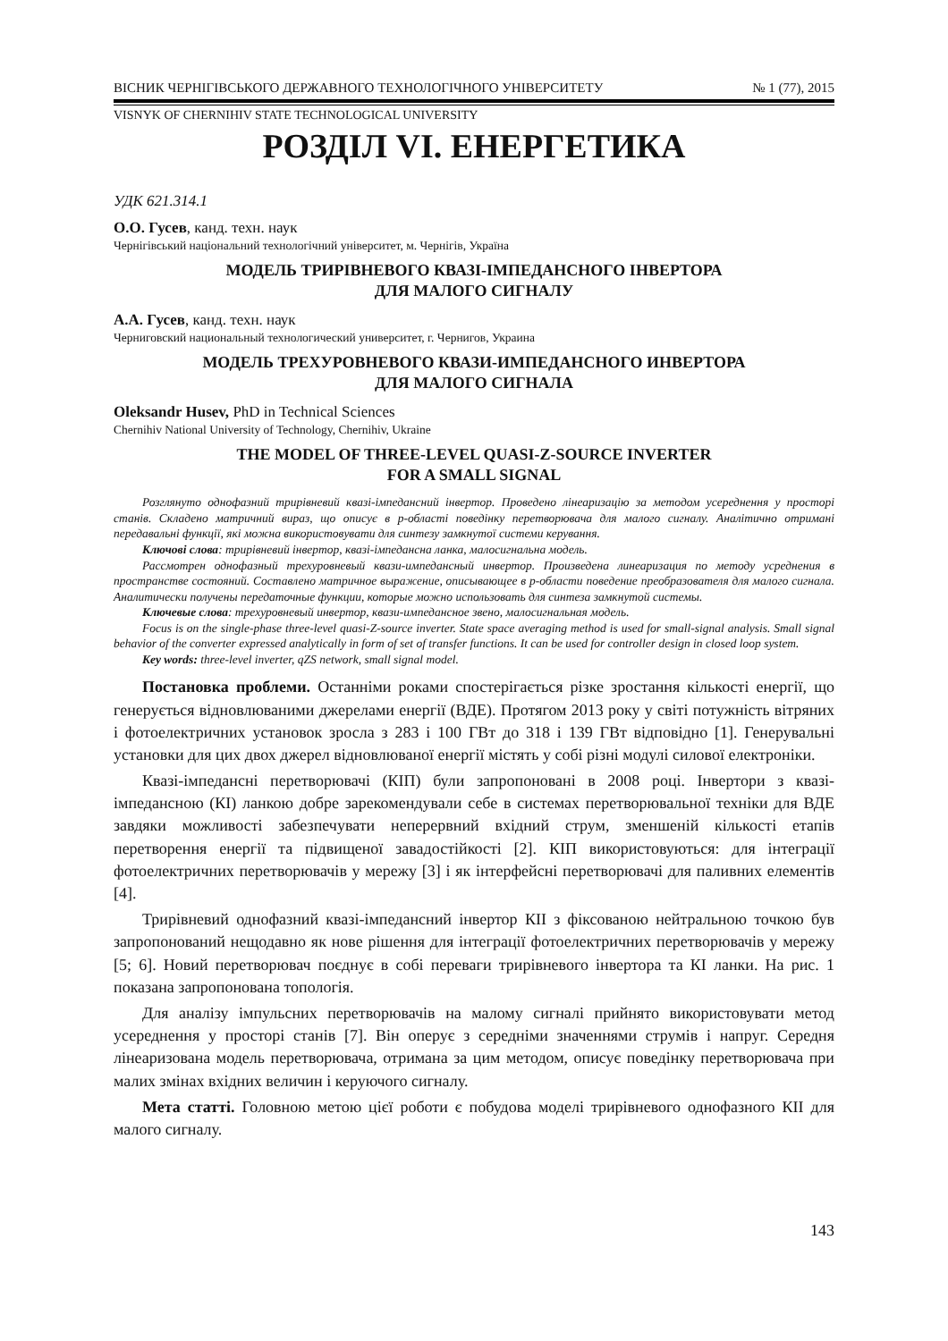ВІСНИК ЧЕРНІГІВСЬКОГО ДЕРЖАВНОГО ТЕХНОЛОГІЧНОГО УНІВЕРСИТЕТУ № 1 (77), 2015
VISNYK OF CHERNIHIV STATE TECHNOLOGICAL UNIVERSITY
РОЗДІЛ VI. ЕНЕРГЕТИКА
УДК 621.314.1
О.О. Гусев, канд. техн. наук
Чернігівський національний технологічний університет, м. Чернігів, Україна
МОДЕЛЬ ТРИРІВНЕВОГО КВАЗІ-ІМПЕДАНСНОГО ІНВЕРТОРА
ДЛЯ МАЛОГО СИГНАЛУ
А.А. Гусев, канд. техн. наук
Черниговский национальный технологический университет, г. Чернигов, Украина
МОДЕЛЬ ТРЕХУРОВНЕВОГО КВАЗИ-ИМПЕДАНСНОГО ИНВЕРТОРА
ДЛЯ МАЛОГО СИГНАЛА
Oleksandr Husev, PhD in Technical Sciences
Chernihiv National University of Technology, Chernihiv, Ukraine
THE MODEL OF THREE-LEVEL QUASI-Z-SOURCE INVERTER
FOR A SMALL SIGNAL
Розглянуто однофазний трирівневий квазі-імпедансний інвертор. Проведено лінеаризацію за методом усереднення у просторі станів. Складено матричний вираз, що описує в p-області поведінку перетворювача для малого сигналу. Аналітично отримані передавальні функції, які можна використовувати для синтезу замкнутої системи керування.
Ключові слова: трирівневий інвертор, квазі-імпедансна ланка, малосигнальна модель.
Рассмотрен однофазный трехуровневый квази-импедансный инвертор. Произведена линеаризация по методу усреднения в пространстве состояний. Составлено матричное выражение, описывающее в p-области поведение преобразователя для малого сигнала. Аналитически получены передаточные функции, которые можно использовать для синтеза замкнутой системы.
Ключевые слова: трехуровневый инвертор, квази-импедансное звено, малосигнальная модель.
Focus is on the single-phase three-level quasi-Z-source inverter. State space averaging method is used for small-signal analysis. Small signal behavior of the converter expressed analytically in form of set of transfer functions. It can be used for controller design in closed loop system.
Key words: three-level inverter, qZS network, small signal model.
Постановка проблеми. Останніми роками спостерігається різке зростання кількості енергії, що генерується відновлюваними джерелами енергії (ВДЕ). Протягом 2013 року у світі потужність вітряних і фотоелектричних установок зросла з 283 і 100 ГВт до 318 і 139 ГВт відповідно [1]. Генерувальні установки для цих двох джерел відновлюваної енергії містять у собі різні модулі силової електроніки.
Квазі-імпедансні перетворювачі (КІП) були запропоновані в 2008 році. Інвертори з квазі-імпедансною (КІ) ланкою добре зарекомендували себе в системах перетворювальної техніки для ВДЕ завдяки можливості забезпечувати неперервний вхідний струм, зменшеній кількості етапів перетворення енергії та підвищеної завадостійкості [2]. КІП використовуються: для інтеграції фотоелектричних перетворювачів у мережу [3] і як інтерфейсні перетворювачі для паливних елементів [4].
Трирівневий однофазний квазі-імпедансний інвертор КІІ з фіксованою нейтральною точкою був запропонований нещодавно як нове рішення для інтеграції фотоелектричних перетворювачів у мережу [5; 6]. Новий перетворювач поєднує в собі переваги трирівневого інвертора та КІ ланки. На рис. 1 показана запропонована топологія.
Для аналізу імпульсних перетворювачів на малому сигналі прийнято використовувати метод усереднення у просторі станів [7]. Він оперує з середніми значеннями струмів і напруг. Середня лінеаризована модель перетворювача, отримана за цим методом, описує поведінку перетворювача при малих змінах вхідних величин і керуючого сигналу.
Мета статті. Головною метою цієї роботи є побудова моделі трирівневого однофазного КІІ для малого сигналу.
143